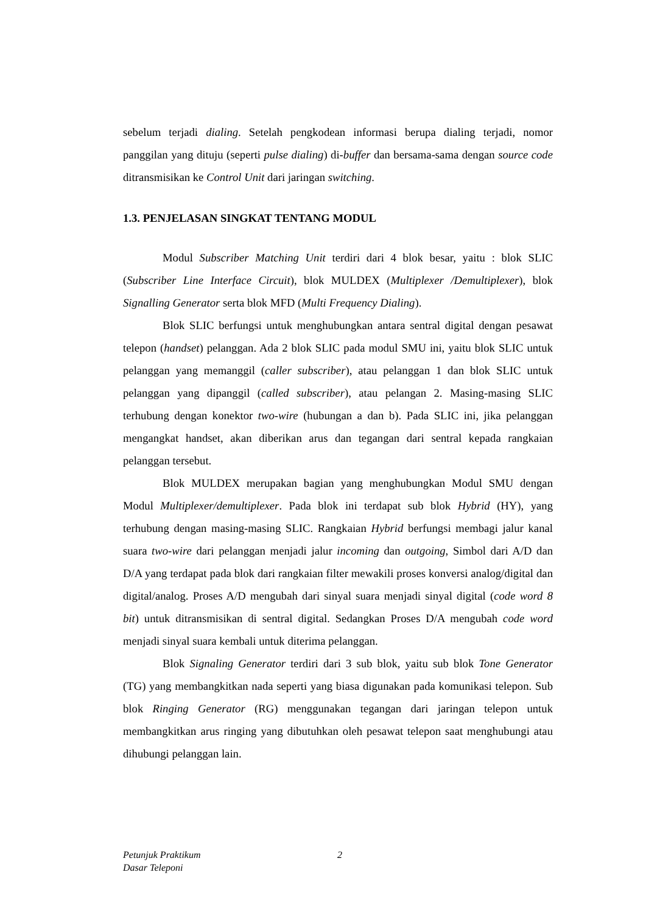sebelum terjadi dialing. Setelah pengkodean informasi berupa dialing terjadi, nomor panggilan yang dituju (seperti pulse dialing) di-buffer dan bersama-sama dengan source code ditransmisikan ke Control Unit dari jaringan switching.
1.3. PENJELASAN SINGKAT TENTANG MODUL
Modul Subscriber Matching Unit terdiri dari 4 blok besar, yaitu : blok SLIC (Subscriber Line Interface Circuit), blok MULDEX (Multiplexer /Demultiplexer), blok Signalling Generator serta blok MFD (Multi Frequency Dialing).
Blok SLIC berfungsi untuk menghubungkan antara sentral digital dengan pesawat telepon (handset) pelanggan. Ada 2 blok SLIC pada modul SMU ini, yaitu blok SLIC untuk pelanggan yang memanggil (caller subscriber), atau pelanggan 1 dan blok SLIC untuk pelanggan yang dipanggil (called subscriber), atau pelangan 2. Masing-masing SLIC terhubung dengan konektor two-wire (hubungan a dan b). Pada SLIC ini, jika pelanggan mengangkat handset, akan diberikan arus dan tegangan dari sentral kepada rangkaian pelanggan tersebut.
Blok MULDEX merupakan bagian yang menghubungkan Modul SMU dengan Modul Multiplexer/demultiplexer. Pada blok ini terdapat sub blok Hybrid (HY), yang terhubung dengan masing-masing SLIC. Rangkaian Hybrid berfungsi membagi jalur kanal suara two-wire dari pelanggan menjadi jalur incoming dan outgoing, Simbol dari A/D dan D/A yang terdapat pada blok dari rangkaian filter mewakili proses konversi analog/digital dan digital/analog. Proses A/D mengubah dari sinyal suara menjadi sinyal digital (code word 8 bit) untuk ditransmisikan di sentral digital. Sedangkan Proses D/A mengubah code word menjadi sinyal suara kembali untuk diterima pelanggan.
Blok Signaling Generator terdiri dari 3 sub blok, yaitu sub blok Tone Generator (TG) yang membangkitkan nada seperti yang biasa digunakan pada komunikasi telepon. Sub blok Ringing Generator (RG) menggunakan tegangan dari jaringan telepon untuk membangkitkan arus ringing yang dibutuhkan oleh pesawat telepon saat menghubungi atau dihubungi pelanggan lain.
Petunjuk Praktikum 2
Dasar Teleponi